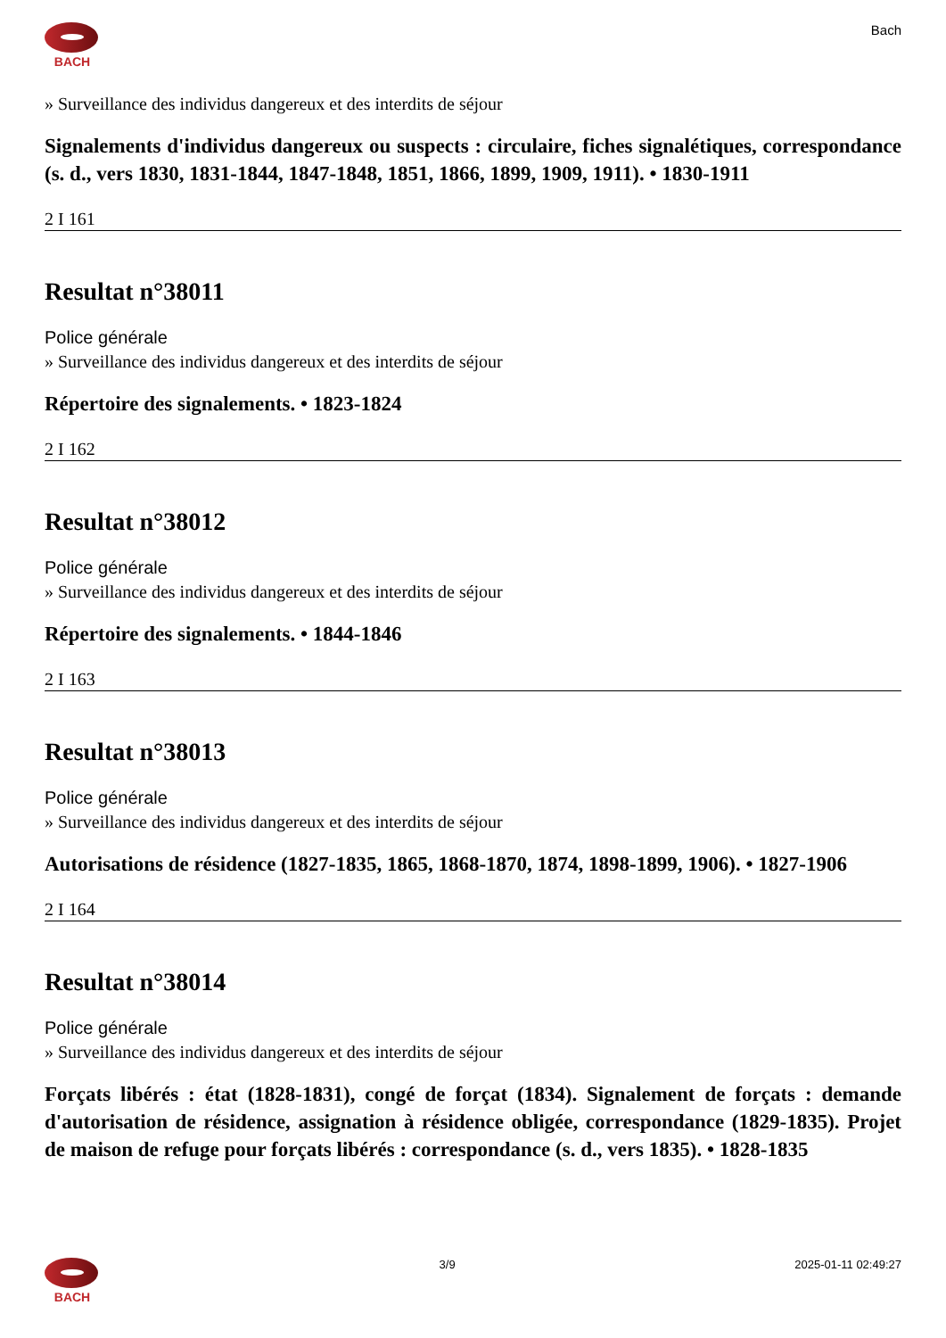BACH Bach
» Surveillance des individus dangereux et des interdits de séjour
Signalements d'individus dangereux ou suspects : circulaire, fiches signalétiques, correspondance (s. d., vers 1830, 1831-1844, 1847-1848, 1851, 1866, 1899, 1909, 1911). • 1830-1911
2 I 161
Resultat n°38011
Police générale
» Surveillance des individus dangereux et des interdits de séjour
Répertoire des signalements. • 1823-1824
2 I 162
Resultat n°38012
Police générale
» Surveillance des individus dangereux et des interdits de séjour
Répertoire des signalements. • 1844-1846
2 I 163
Resultat n°38013
Police générale
» Surveillance des individus dangereux et des interdits de séjour
Autorisations de résidence (1827-1835, 1865, 1868-1870, 1874, 1898-1899, 1906). • 1827-1906
2 I 164
Resultat n°38014
Police générale
» Surveillance des individus dangereux et des interdits de séjour
Forçats libérés : état (1828-1831), congé de forçat (1834). Signalement de forçats : demande d'autorisation de résidence, assignation à résidence obligée, correspondance (1829-1835). Projet de maison de refuge pour forçats libérés : correspondance (s. d., vers 1835). • 1828-1835
BACH 3/9 2025-01-11 02:49:27